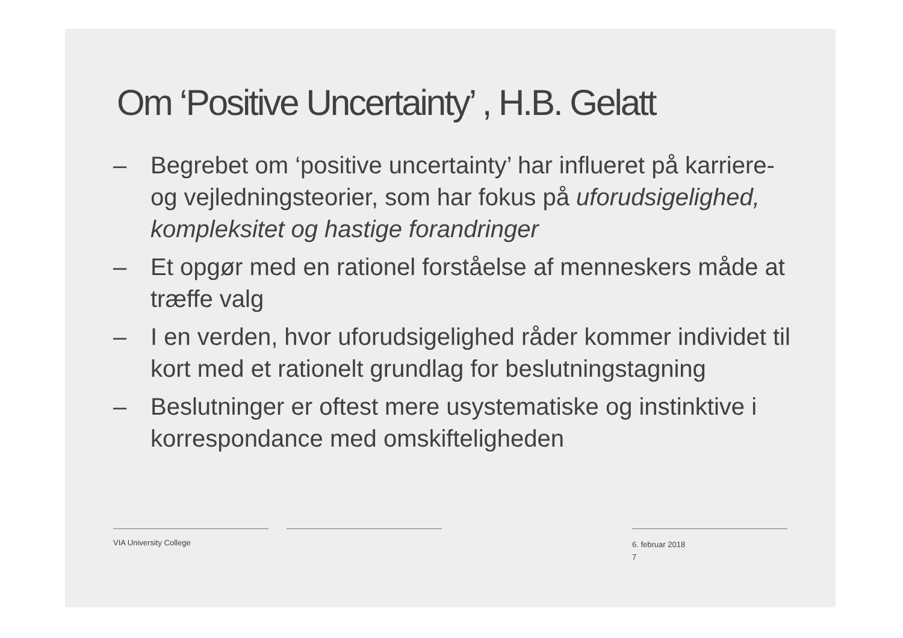Om ‘Positive Uncertainty’ , H.B. Gelatt
– Begrebet om ‘positive uncertainty’ har influeret på karriere- og vejledningsteorier, som har fokus på uforudsigelighed, kompleksitet og hastige forandringer
– Et opgør med en rationel forståelse af menneskers måde at træffe valg
– I en verden, hvor uforudsigelighed råder kommer individet til kort med et rationelt grundlag for beslutningstagning
– Beslutninger er oftest mere usystematiske og instinktive i korrespondance med omskifteligheden
VIA University College
6. februar 2018
7